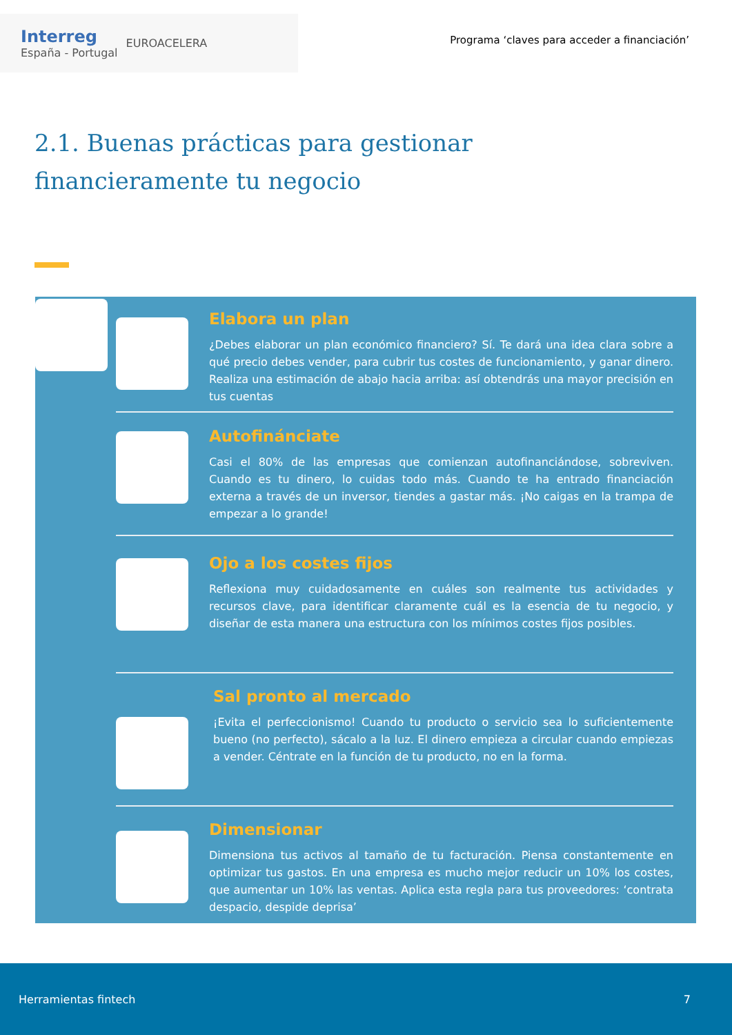Interreg
España - Portugal
EUROACELERA
Programa ‘claves para acceder a financiación’
2.1. Buenas prácticas para gestionar
financieramente tu negocio
Elabora un plan
¿Debes elaborar un plan económico financiero? Sí. Te dará una idea clara sobre a qué precio debes vender, para cubrir tus costes de funcionamiento, y ganar dinero. Realiza una estimación de abajo hacia arriba: así obtendrás una mayor precisión en tus cuentas
Autofinánciate
Casi el 80% de las empresas que comienzan autofinanciándose, sobreviven. Cuando es tu dinero, lo cuidas todo más. Cuando te ha entrado financiación externa a través de un inversor, tiendes a gastar más. ¡No caigas en la trampa de empezar a lo grande!
Ojo a los costes fijos
Reflexiona muy cuidadosamente en cuáles son realmente tus actividades y recursos clave, para identificar claramente cuál es la esencia de tu negocio, y diseñar de esta manera una estructura con los mínimos costes fijos posibles.
Sal pronto al mercado
¡Evita el perfeccionismo! Cuando tu producto o servicio sea lo suficientemente bueno (no perfecto), sácalo a la luz. El dinero empieza a circular cuando empiezas a vender. Céntrate en la función de tu producto, no en la forma.
Dimensionar
Dimensiona tus activos al tamaño de tu facturación. Piensa constantemente en optimizar tus gastos. En una empresa es mucho mejor reducir un 10% los costes, que aumentar un 10% las ventas. Aplica esta regla para tus proveedores: ‘contrata despacio, despide deprisa’
Herramientas fintech 7